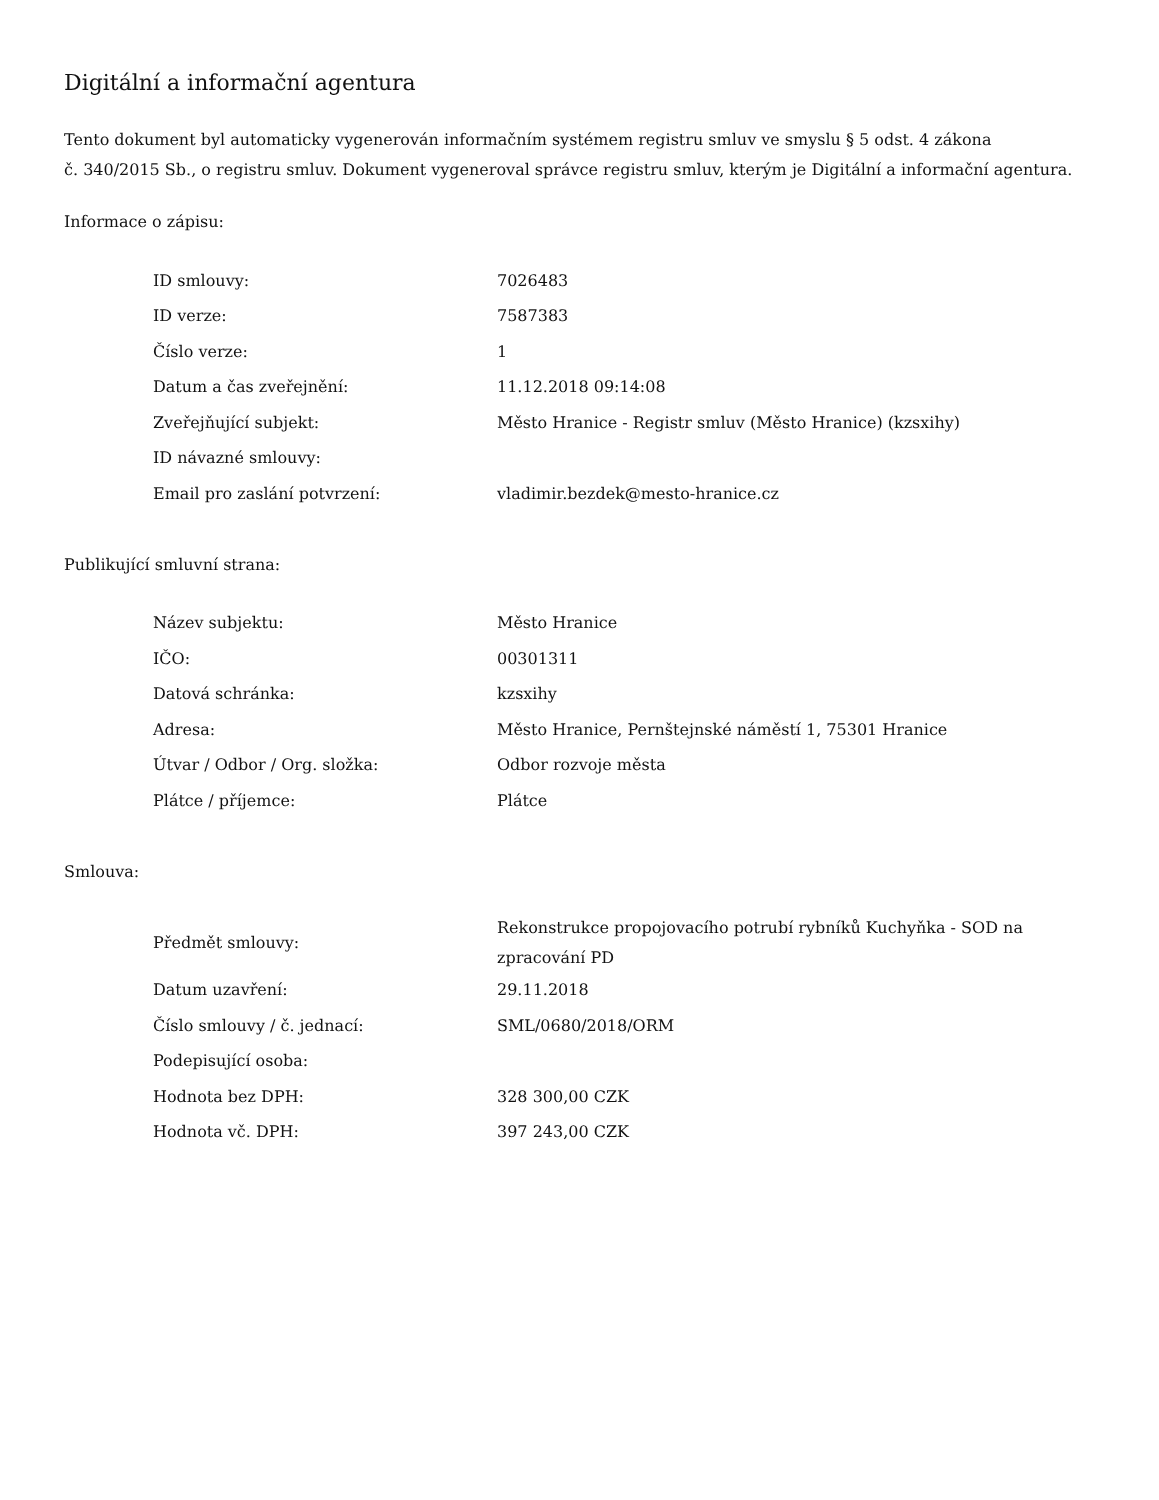Digitální a informační agentura
Tento dokument byl automaticky vygenerován informačním systémem registru smluv ve smyslu § 5 odst. 4 zákona
č. 340/2015 Sb., o registru smluv. Dokument vygeneroval správce registru smluv, kterým je Digitální a informační agentura.
Informace o zápisu:
| ID smlouvy: | 7026483 |
| ID verze: | 7587383 |
| Číslo verze: | 1 |
| Datum a čas zveřejnění: | 11.12.2018 09:14:08 |
| Zveřejňující subjekt: | Město Hranice - Registr smluv (Město Hranice) (kzsxihy) |
| ID návazné smlouvy: | |
| Email pro zaslání potvrzení: | vladimir.bezdek@mesto-hranice.cz |
Publikující smluvní strana:
| Název subjektu: | Město Hranice |
| IČO: | 00301311 |
| Datová schránka: | kzsxihy |
| Adresa: | Město Hranice, Pernštejnské náměstí 1, 75301 Hranice |
| Útvar / Odbor / Org. složka: | Odbor rozvoje města |
| Plátce / příjemce: | Plátce |
Smlouva:
| Předmět smlouvy: | Rekonstrukce propojovacího potrubí rybníků Kuchyňka - SOD na zpracování PD |
| Datum uzavření: | 29.11.2018 |
| Číslo smlouvy / č. jednací: | SML/0680/2018/ORM |
| Podepisující osoba: | |
| Hodnota bez DPH: | 328 300,00 CZK |
| Hodnota vč. DPH: | 397 243,00 CZK |